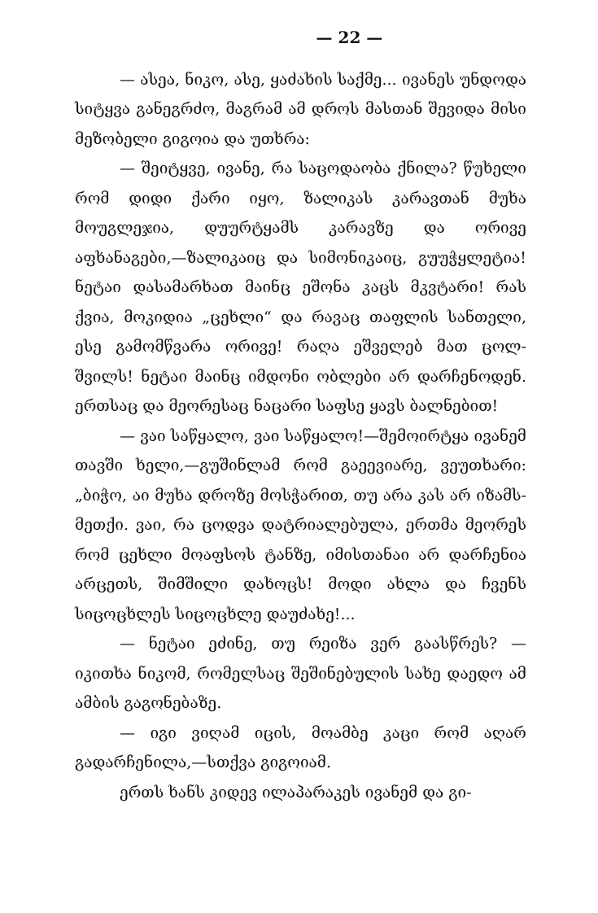— 22 —
— ასეა, ნიკო, ასე, ყაძახის საქმე... ივანეს უნდოდა სიტყვა განეგრძო, მაგრამ ამ დროს მასთან შევიდა მისი მეზობელი გიგოია და უთხრა:
— შეიტყვე, ივანე, რა საცოდაობა ქნილა? წუხელი რომ დიდი ქარი იყო, ზალიკას კარავთან მუხა მოუგლეჯია, დუურტყამს კარავზე და ორივე აფხანაგები,—ზალიკაიც და სიმონიკაიც, გუუჭყლეტია! ნეტაი დასამარხათ მაინც ეშონა კაცს მკვტარი! რას ქვია, მოკიდია „ცეხლი“ და რავაც თაფლის სანთელი, ესე გამომწვარა ორივე! რაღა ეშველებ მათ ცოლ-შვილს! ნეტაი მაინც იმდონი ობლები არ დარჩენოდენ. ერთსაც და მეორესაც ნაცარი საფსე ყავს ბალნებით!
— ვაი საწყალო, ვაი საწყალო!—შემოირტყა ივანემ თავში ხელი,—გუშინლამ რომ გაეევიარე, ვეუთხარი: „ბიჭო, აი მუხა დროზე მოსჭარით, თუ არა კას არ იზამს-მეთქი. ვაი, რა ცოდვა დატრიალებულა, ერთმა მეორეს რომ ცეხლი მოაფსოს ტანზე, იმისთანაი არ დარჩენია არცეთს, შიმშილი დახოცს! მოდი ახლა და ჩვენს სიცოცხლეს სიცოცხლე დაუძახე!...
— ნეტაი ეძინე, თუ რეიზა ვერ გაასწრეს? — იკითხა ნიკომ, რომელსაც შეშინებულის სახე დაედო ამ ამბის გაგონებაზე.
— იგი ვიღამ იცის, მოამბე კაცი რომ აღარ გადარჩენილა,—სთქვა გიგოიამ.
ერთს ხანს კიდევ ილაპარაკეს ივანემ და გი-